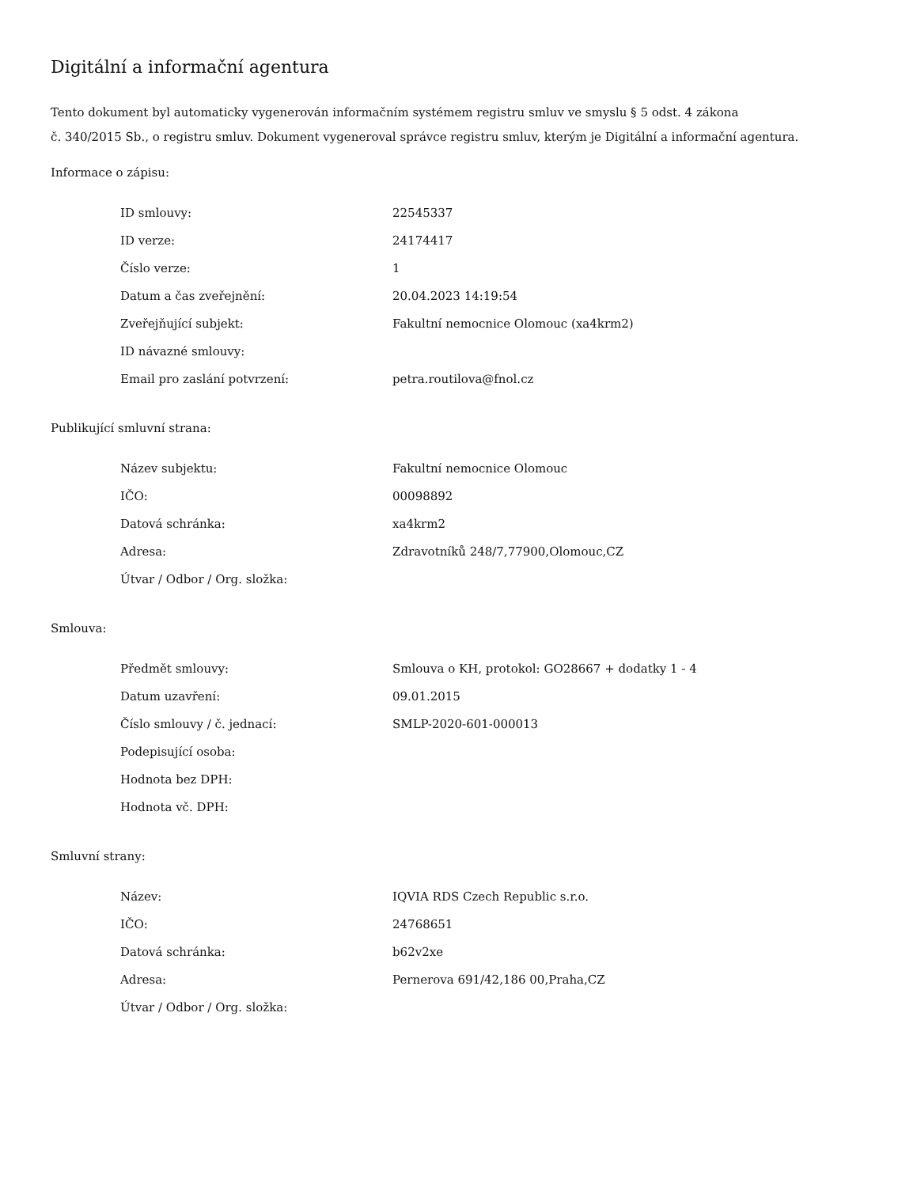Digitální a informační agentura
Tento dokument byl automaticky vygenerován informačním systémem registru smluv ve smyslu § 5 odst. 4 zákona
č. 340/2015 Sb., o registru smluv. Dokument vygeneroval správce registru smluv, kterým je Digitální a informační agentura.
Informace o zápisu:
| ID smlouvy: | 22545337 |
| ID verze: | 24174417 |
| Číslo verze: | 1 |
| Datum a čas zveřejnění: | 20.04.2023 14:19:54 |
| Zveřejňující subjekt: | Fakultní nemocnice Olomouc (xa4krm2) |
| ID návazné smlouvy: | |
| Email pro zaslání potvrzení: | petra.routilova@fnol.cz |
Publikující smluvní strana:
| Název subjektu: | Fakultní nemocnice Olomouc |
| IČO: | 00098892 |
| Datová schránka: | xa4krm2 |
| Adresa: | Zdravotníků 248/7,77900,Olomouc,CZ |
| Útvar / Odbor / Org. složka: | |
Smlouva:
| Předmět smlouvy: | Smlouva o KH, protokol: GO28667 + dodatky 1 - 4 |
| Datum uzavření: | 09.01.2015 |
| Číslo smlouvy / č. jednací: | SMLP-2020-601-000013 |
| Podepisující osoba: | |
| Hodnota bez DPH: | |
| Hodnota vč. DPH: | |
Smluvní strany:
| Název: | IQVIA RDS Czech Republic s.r.o. |
| IČO: | 24768651 |
| Datová schránka: | b62v2xe |
| Adresa: | Pernerova 691/42,186 00,Praha,CZ |
| Útvar / Odbor / Org. složka: | |